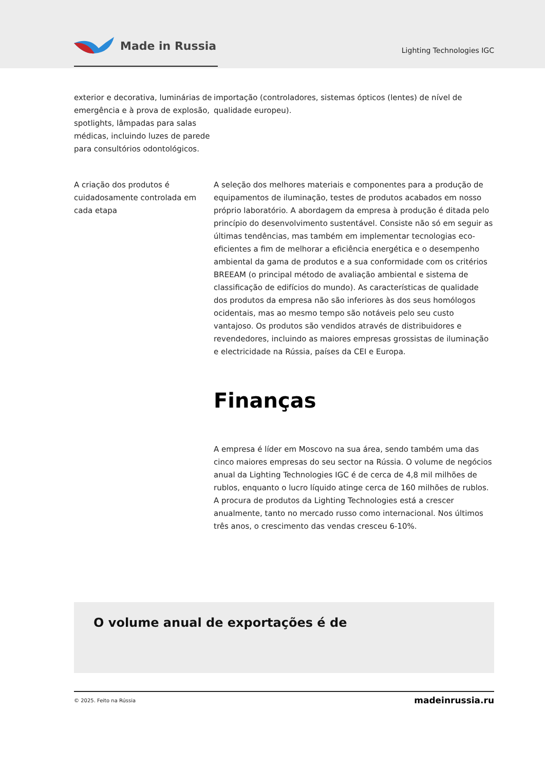Made in Russia
Lighting Technologies IGC
exterior e decorativa, luminárias de emergência e à prova de explosão, spotlights, lâmpadas para salas médicas, incluindo luzes de parede para consultórios odontológicos.
importação (controladores, sistemas ópticos (lentes) de nível de qualidade europeu).
A criação dos produtos é cuidadosamente controlada em cada etapa
A seleção dos melhores materiais e componentes para a produção de equipamentos de iluminação, testes de produtos acabados em nosso próprio laboratório. A abordagem da empresa à produção é ditada pelo princípio do desenvolvimento sustentável. Consiste não só em seguir as últimas tendências, mas também em implementar tecnologias eco-eficientes a fim de melhorar a eficiência energética e o desempenho ambiental da gama de produtos e a sua conformidade com os critérios BREEAM (o principal método de avaliação ambiental e sistema de classificação de edifícios do mundo). As características de qualidade dos produtos da empresa não são inferiores às dos seus homólogos ocidentais, mas ao mesmo tempo são notáveis pelo seu custo vantajoso. Os produtos são vendidos através de distribuidores e revendedores, incluindo as maiores empresas grossistas de iluminação e electricidade na Rússia, países da CEI e Europa.
Finanças
A empresa é líder em Moscovo na sua área, sendo também uma das cinco maiores empresas do seu sector na Rússia. O volume de negócios anual da Lighting Technologies IGC é de cerca de 4,8 mil milhões de rublos, enquanto o lucro líquido atinge cerca de 160 milhões de rublos. A procura de produtos da Lighting Technologies está a crescer anualmente, tanto no mercado russo como internacional. Nos últimos três anos, o crescimento das vendas cresceu 6-10%.
O volume anual de exportações é de
© 2025. Feito na Rússia madeinrussia.ru